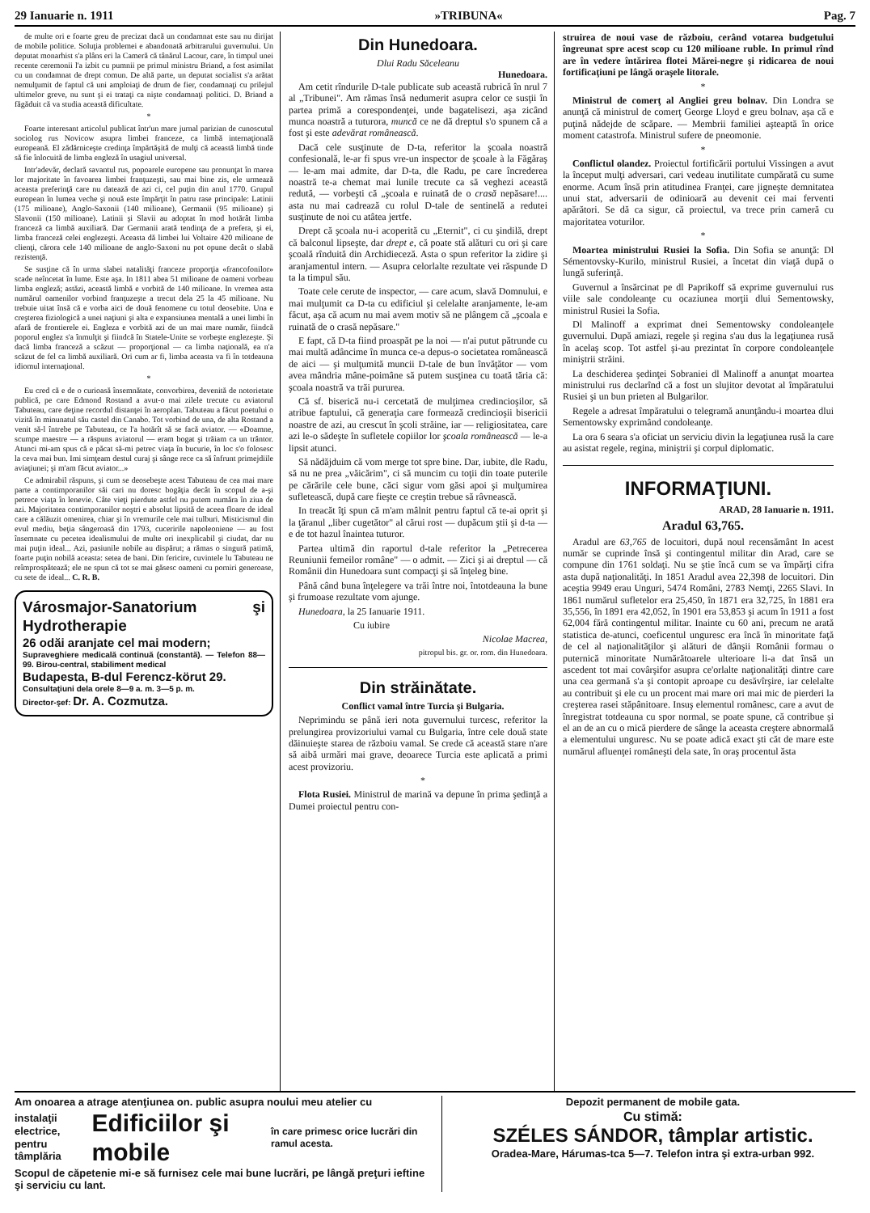29 Ianuarie n. 1911 »TRIBUNA« Pag. 7
de multe ori e foarte greu de precizat dacă un condamnat este sau nu dirijat de mobile politice. Soluţia problemei e abandonată arbitrarului guvernului. Un deputat monarhist s'a plâns eri la Cameră că tânărul Lacour, care, în timpul unei recente ceremonii l'a izbit cu pumnii pe primul ministru Briand, a fost asimilat cu un condamnat de drept comun. De altă parte, un deputat socialist s'a arătat nemulţumit de faptul că uni amploiaţi de drum de fier, condamnaţi cu prilejul ultimelor greve, nu sunt şi ei trataţi ca nişte condamnaţi politici. D. Briand a făgăduit că va studia această dificultate.
*
Foarte interesant articolul publicat într'un mare jurnal parizian de cunoscutul sociolog rus Novicow asupra limbei franceze, ca limbă internaţională europeană. El zădărniceşte credinţa împărtăşită de mulţi că această limbă tinde să fie înlocuită de limba engleză în usagiul universal.
Intr'adevăr, declară savantul rus, popoarele europene sau pronunţat în marea lor majoritate în favoarea limbei franţuzeşti, sau mai bine zis, ele urmează aceasta preferinţă care nu datează de azi ci, cel puţin din anul 1770. Grupul european în lumea veche şi nouă este împărţit în patru rase principale: Latinii (175 milioane), Anglo-Saxonii (140 milioane), Germanii (95 milioane) şi Slavonii (150 milioane). Latinii şi Slavii au adoptat în mod hotărât limba franceză ca limbă auxiliară. Dar Germanii arată tendinţa de a prefera, şi ei, limba franceză celei englezeşti. Aceasta dă limbei lui Voltaire 420 milioane de clienţi, cărora cele 140 milioane de anglo-Saxoni nu pot opune decât o slabă rezistenţă.
Se susţine că în urma slabei natalităţi franceze proporţia «francofonilor» scade neîncetat în lume. Este aşa. In 1811 abea 51 milioane de oameni vorbeau limba engleză; astăzi, această limbă e vorbită de 140 milioane. In vremea asta numărul oamenilor vorbind franţuzeşte a trecut dela 25 la 45 milioane. Nu trebuie uitat însă că e vorba aici de două fenomene cu totul deosebite. Una e creşterea fiziologică a unei naţiuni şi alta e expansiunea mentală a unei limbi în afară de frontierele ei. Engleza e vorbită azi de un mai mare număr, fiindcă poporul englez s'a înmulţit şi fiindcă în Statele-Unite se vorbeşte englezeşte. Şi dacă limba franceză a scăzut — proporţional — ca limba naţională, ea n'a scăzut de fel ca limbă auxiliară. Ori cum ar fi, limba aceasta va fi în totdeauna idiomul internaţional.
*
Eu cred că e de o curioasă însemnătate, convorbirea, devenită de notorietate publică, pe care Edmond Rostand a avut-o mai zilele trecute cu aviatorul Tabuteau, care deţine recordul distanţei în aeroplan. Tabuteau a făcut poetului o vizită în minunatul său castel din Canabo. Tot vorbind de una, de alta Rostand a venit să-l întrebe pe Tabuteau, ce l'a hotărît să se facă aviator. — «Doamne, scumpe maestre — a răspuns aviatorul — eram bogat şi trăiam ca un trântor. Atunci mi-am spus că e păcat să-mi petrec viaţa în bucurie, în loc s'o folosesc la ceva mai bun. Imi simţeam destul curaj şi sânge rece ca să înfrunt primejdiile aviaţiunei; şi m'am făcut aviator...»
Ce admirabil răspuns, şi cum se deosebeşte acest Tabuteau de cea mai mare parte a contimporanilor săi cari nu doresc bogăţia decât în scopul de a-şi petrece viaţa în lenevie. Câte vieţi pierdute astfel nu putem număra în ziua de azi. Majoritatea contimporanilor noştri e absolut lipsită de aceea floare de ideal care a călăuzit omenirea, chiar şi în vremurile cele mai tulburi. Misticismul din evul mediu, beţia sângeroasă din 1793, cuceririle napoleoniene — au fost însemnate cu pecetea idealismului de multe ori inexplicabil şi ciudat, dar nu mai puţin ideal... Azi, pasiunile nobile au dispărut; a rămas o singură patimă, foarte puţin nobilă aceasta: setea de bani. Din fericire, cuvintele lu Tabuteau ne reîmprospătează; ele ne spun că tot se mai găsesc oameni cu porniri generoase, cu sete de ideal... C. R. B.
Városmajor-Sanatorium şi Hydrotherapie
26 odăi aranjate cel mai modern;
Supraveghiere medicală continuă (constantă). — Telefon 88—99. Birou-central, stabiliment medical
Budapesta, B-dul Ferencz-körut 29.
Consultaţiuni dela orele 8—9 a. m. 3—5 p. m.
Director-şef: Dr. A. Cozmutza.
Din Hunedoara.
Dlui Radu Săceleanu
Hunedoara.
Am cetit rîndurile D-tale publicate sub această rubrică în nrul 7 al „Tribunei". Am rămas însă nedumerit asupra celor ce susţii în partea primă a corespondenţei, unde bagatelisezi, aşa zicând munca noastră a tuturora, muncă ce ne dă dreptul s'o spunem că a fost şi este adevărat românească.
Dacă cele susţinute de D-ta, referitor la şcoala noastră confesională, le-ar fi spus vre-un inspector de şcoale à la Făgăraş — le-am mai admite, dar D-ta, dle Radu, pe care încrederea noastră te-a chemat mai lunile trecute ca să veghezi această redută, — vorbeşti că „şcoala e ruinată de o crasă nepăsare!.... asta nu mai cadrează cu rolul D-tale de sentinelă a redutei susţinute de noi cu atâtea jertfe.
Drept că şcoala nu-i acoperită cu „Eternit", ci cu şindilă, drept că balconul lipseşte, dar drept e, că poate stă alături cu ori şi care şcoală rînduită din Archidieceză. Asta o spun referitor la zidire şi aranjamentul intern. — Asupra celorlalte rezultate vei răspunde D ta la timpul său.
Toate cele cerute de inspector, — care acum, slavă Domnului, e mai mulţumit ca D-ta cu edificiul şi celelalte aranjamente, le-am făcut, aşa că acum nu mai avem motiv să ne plângem că „şcoala e ruinată de o crasă nepăsare."
E fapt, că D-ta fiind proaspăt pe la noi — n'ai putut pătrunde cu mai multă adâncime în munca ce-a depus-o societatea românească de aici — şi mulţumită muncii D-tale de bun învăţător — vom avea mândria mâne-poimâne să putem susţinea cu toată tăria că: şcoala noastră va trăi pururea.
Că sf. biserică nu-i cercetată de mulţimea credincioşilor, să atribue faptului, că generaţia care formează credincioşii bisericii noastre de azi, au crescut în şcoli străine, iar — religiositatea, care azi le-o sădeşte în sufletele copiilor lor şcoala românească — le-a lipsit atunci.
Să nădăjduim că vom merge tot spre bine. Dar, iubite, dle Radu, să nu ne prea „văicărim", ci să muncim cu toţii din toate puterile pe cărările cele bune, căci sigur vom găsi apoi şi mulţumirea sufletească, după care fieşte ce creştin trebue să râvnească.
In treacăt îţi spun că m'am mâlnit pentru faptul că te-ai oprit şi la ţăranul „liber cugetător" al cărui rost — dupăcum ştii şi d-ta — e de tot hazul înaintea tuturor.
Partea ultimă din raportul d-tale referitor la „Petrecerea Reuniunii femeilor române" — o admit. — Zici şi ai dreptul — că Românii din Hunedoara sunt compacţi şi să înţeleg bine.
Până când buna înţelegere va trăi între noi, întotdeauna la bune şi frumoase rezultate vom ajunge.
Hunedoara, la 25 Ianuarie 1911.
Cu iubire
Nicolae Macrea,
pitropul bis. gr. or. rom. din Hunedoara.
Din străinătate.
Conflict vamal între Turcia şi Bulgaria.
Neprimindu se până ieri nota guvernului turcesc, referitor la prelungirea provizoriului vamal cu Bulgaria, între cele două state dăinuieşte starea de războiu vamal. Se crede că această stare n'are să aibă urmări mai grave, deoarece Turcia este aplicată a primi acest provizoriu.
*
Flota Rusiei. Ministrul de marină va depune în prima şedinţă a Dumei proiectul pentru con-
struirea de noui vase de războiu, cerând votarea budgetului îngreunat spre acest scop cu 120 milioane ruble. In primul rînd are în vedere întărirea flotei Mărei-negre şi ridicarea de noui fortificaţiuni pe lângă oraşele litorale.
*
Ministrul de comerţ al Angliei greu bolnav. Din Londra se anunţă că ministrul de comerţ George Lloyd e greu bolnav, aşa că e puţină nădejde de scăpare. — Membrii familiei aşteaptă în orice moment catastrofa. Ministrul sufere de pneomonie.
*
Conflictul olandez. Proiectul fortificării portului Vissingen a avut la început mulţi adversari, cari vedeau inutilitate cumpărată cu sume enorme. Acum însă prin atitudinea Franţei, care jigneşte demnitatea unui stat, adversarii de odinioară au devenit cei mai ferventi apărători. Se dă ca sigur, că proiectul, va trece prin cameră cu majoritatea voturilor.
*
Moartea ministrului Rusiei la Sofia. Din Sofia se anunţă: Dl Sémentovsky-Kurilo, ministrul Rusiei, a încetat din viaţă după o lungă suferinţă.
Guvernul a însărcinat pe dl Paprikoff să exprime guvernului rus viile sale condoleanţe cu ocaziunea morţii dlui Sementowsky, ministrul Rusiei la Sofia.
Dl Malinoff a exprimat dnei Sementowsky condoleanţele guvernului. După amiazi, regele şi regina s'au dus la legaţiunea rusă în acelaş scop. Tot astfel şi-au prezintat în corpore condoleanţele miniştrii străini.
La deschiderea şedinţei Sobraniei dl Malinoff a anunţat moartea ministrului rus declarînd că a fost un slujitor devotat al împăratului Rusiei şi un bun prieten al Bulgarilor.
Regele a adresat împăratului o telegramă anunţându-i moartea dlui Sementowsky exprimând condoleanţe.
La ora 6 seara s'a oficiat un serviciu divin la legaţiunea rusă la care au asistat regele, regina, miniştrii şi corpul diplomatic.
INFORMAŢIUNI.
ARAD, 28 Ianuarie n. 1911.
Aradul 63,765.
Aradul are 63,765 de locuitori, după noul recensământ In acest număr se cuprinde însă şi contingentul militar din Arad, care se compune din 1761 soldaţi. Nu se ştie încă cum se va împărţi cifra asta după naţionalităţi. In 1851 Aradul avea 22,398 de locuitori. Din aceştia 9949 erau Unguri, 5474 Români, 2783 Nemţi, 2265 Slavi. In 1861 numărul sufletelor era 25,450, în 1871 era 32,725, în 1881 era 35,556, în 1891 era 42,052, în 1901 era 53,853 şi acum în 1911 a fost 62,004 fără contingentul militar. Inainte cu 60 ani, precum ne arată statistica de-atunci, coeficentul unguresc era încă în minoritate faţă de cel al naţionalităţilor şi alături de dânşii Românii formau o puternică minoritate Numărătoarele ulterioare li-a dat însă un ascedent tot mai covârşifor asupra ce'orlalte naţionalităţi dintre care una cea germană s'a şi contopit aproape cu desăvîrşire, iar celelalte au contribuit şi ele cu un procent mai mare ori mai mic de pierderi la creşterea rasei stăpânitoare. Insuş elementul românesc, care a avut de înregistrat totdeauna cu spor normal, se poate spune, că contribue şi el an de an cu o mică pierdere de sânge la aceasta creştere abnormală a elementului unguresc. Nu se poate adică exact şti căt de mare este numărul afluenţei româneşti dela sate, în oraş procentul ăsta
Am onoarea a atrage atenţiunea on. public asupra noului meu atelier cu
instalaţii electrice,
pentru tâmplăria Edificiilor şi mobile în care primesc orice lucrări din ramul acesta.
Scopul de căpetenie mi-e să furnisez cele mai bune lucrări, pe lângă preţuri ieftine şi serviciu cu lant.
Depozit permanent de mobile gata.
Cu stimă:
SZÉLES SÁNDOR, tâmplar artistic.
Oradea-Mare, Hárumas-tca 5—7. Telefon intra şi extra-urban 992.